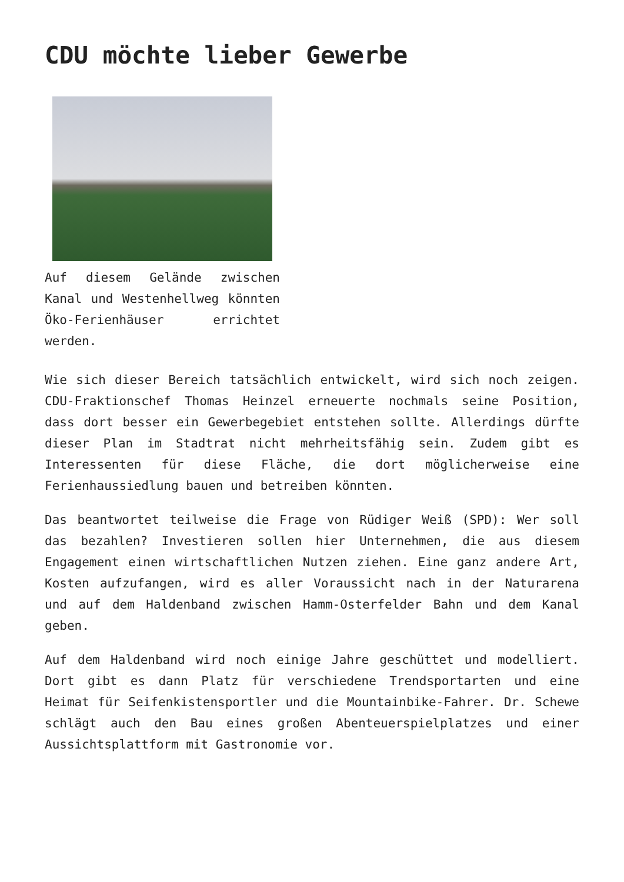CDU möchte lieber Gewerbe
Auf diesem Gelände zwischen Kanal und Westenhellweg könnten Öko-Ferienhäuser errichtet werden.
Wie sich dieser Bereich tatsächlich entwickelt, wird sich noch zeigen. CDU-Fraktionschef Thomas Heinzel erneuerte nochmals seine Position, dass dort besser ein Gewerbegebiet entstehen sollte. Allerdings dürfte dieser Plan im Stadtrat nicht mehrheitsfähig sein. Zudem gibt es Interessenten für diese Fläche, die dort möglicherweise eine Ferienhaussiedlung bauen und betreiben könnten.
Das beantwortet teilweise die Frage von Rüdiger Weiß (SPD): Wer soll das bezahlen? Investieren sollen hier Unternehmen, die aus diesem Engagement einen wirtschaftlichen Nutzen ziehen. Eine ganz andere Art, Kosten aufzufangen, wird es aller Voraussicht nach in der Naturarena und auf dem Haldenband zwischen Hamm-Osterfelder Bahn und dem Kanal geben.
Auf dem Haldenband wird noch einige Jahre geschüttet und modelliert. Dort gibt es dann Platz für verschiedene Trendsportarten und eine Heimat für Seifenkistensportler und die Mountainbike-Fahrer. Dr. Schewe schlägt auch den Bau eines großen Abenteuerspielplatzes und einer Aussichtsplattform mit Gastronomie vor.